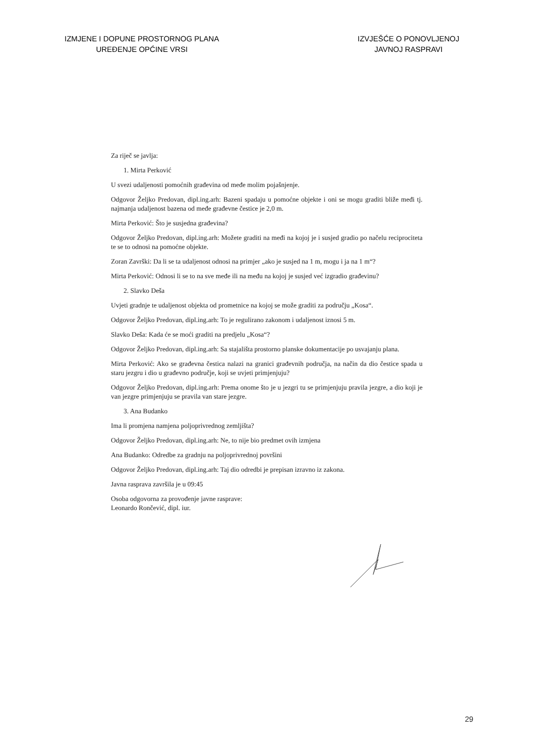IZMJENE I DOPUNE PROSTORNOG PLANA
UREĐENJE OPĆINE VRSI
IZVJEŠĆE O PONOVLJENOJ
JAVNOJ RASPRAVI
Za riječ se javlja:
1. Mirta Perković
U svezi udaljenosti pomoćnih građevina od međe molim pojašnjenje.
Odgovor Željko Predovan, dipl.ing.arh: Bazeni spadaju u pomoćne objekte i oni se mogu graditi bliže međi tj. najmanja udaljenost bazena od međe građevne čestice je 2,0 m.
Mirta Perković: Što je susjedna građevina?
Odgovor Željko Predovan, dipl.ing.arh: Možete graditi na međi na kojoj je i susjed gradio po načelu reciprociteta te se to odnosi na pomoćne objekte.
Zoran Završki: Da li se ta udaljenost odnosi na primjer „ako je susjed na 1 m, mogu i ja na 1 m“?
Mirta Perković: Odnosi li se to na sve međe ili na među na kojoj je susjed već izgradio građevinu?
2. Slavko Deša
Uvjeti gradnje te udaljenost objekta od prometnice na kojoj se može graditi za području „Kosa“.
Odgovor Željko Predovan, dipl.ing.arh: To je regulirano zakonom i udaljenost iznosi 5 m.
Slavko Deša: Kada će se moći graditi na predjelu „Kosa“?
Odgovor Željko Predovan, dipl.ing.arh: Sa stajališta prostorno planske dokumentacije po usvajanju plana.
Mirta Perković: Ako se građevna čestica nalazi na granici građevnih područja, na način da dio čestice spada u staru jezgru i dio u građevno područje, koji se uvjeti primjenjuju?
Odgovor Željko Predovan, dipl.ing.arh: Prema onome što je u jezgri tu se primjenjuju pravila jezgre, a dio koji je van jezgre primjenjuju se pravila van stare jezgre.
3. Ana Budanko
Ima li promjena namjena poljoprivrednog zemljišta?
Odgovor Željko Predovan, dipl.ing.arh: Ne, to nije bio predmet ovih izmjena
Ana Budanko: Odredbe za gradnju na poljoprivrednoj površini
Odgovor Željko Predovan, dipl.ing.arh: Taj dio odredbi je prepisan izravno iz zakona.
Javna rasprava završila je u 09:45
Osoba odgovorna za provođenje javne rasprave:
Leonardo Rončević, dipl. iur.
29